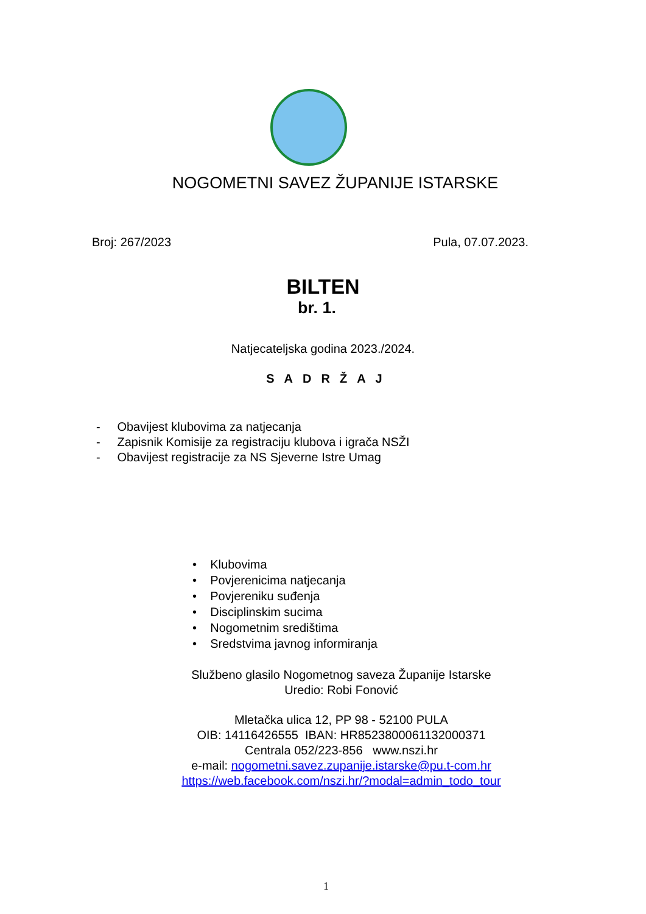NOGOMETNI SAVEZ ŽUPANIJE ISTARSKE
Broj: 267/2023 Pula, 07.07.2023.
BILTEN
br. 1.
Natjecateljska godina 2023./2024.
SADRŽAJ
- Obavijest klubovima za natjecanja
- Zapisnik Komisije za registraciju klubova i igrača NSŽI
- Obavijest registracije za NS Sjeverne Istre Umag
• Klubovima
• Povjerenicima natjecanja
• Povjereniku suđenja
• Disciplinskim sucima
• Nogometnim središtima
• Sredstvima javnog informiranja
Službeno glasilo Nogometnog saveza Županije Istarske
Uredio: Robi Fonović
Mletačka ulica 12, PP 98 - 52100 PULA
OIB: 14116426555 IBAN: HR8523800061132000371
Centrala 052/223-856 www.nszi.hr
e-mail: nogometni.savez.zupanije.istarske@pu.t-com.hr
https://web.facebook.com/nszi.hr/?modal=admin_todo_tour
1